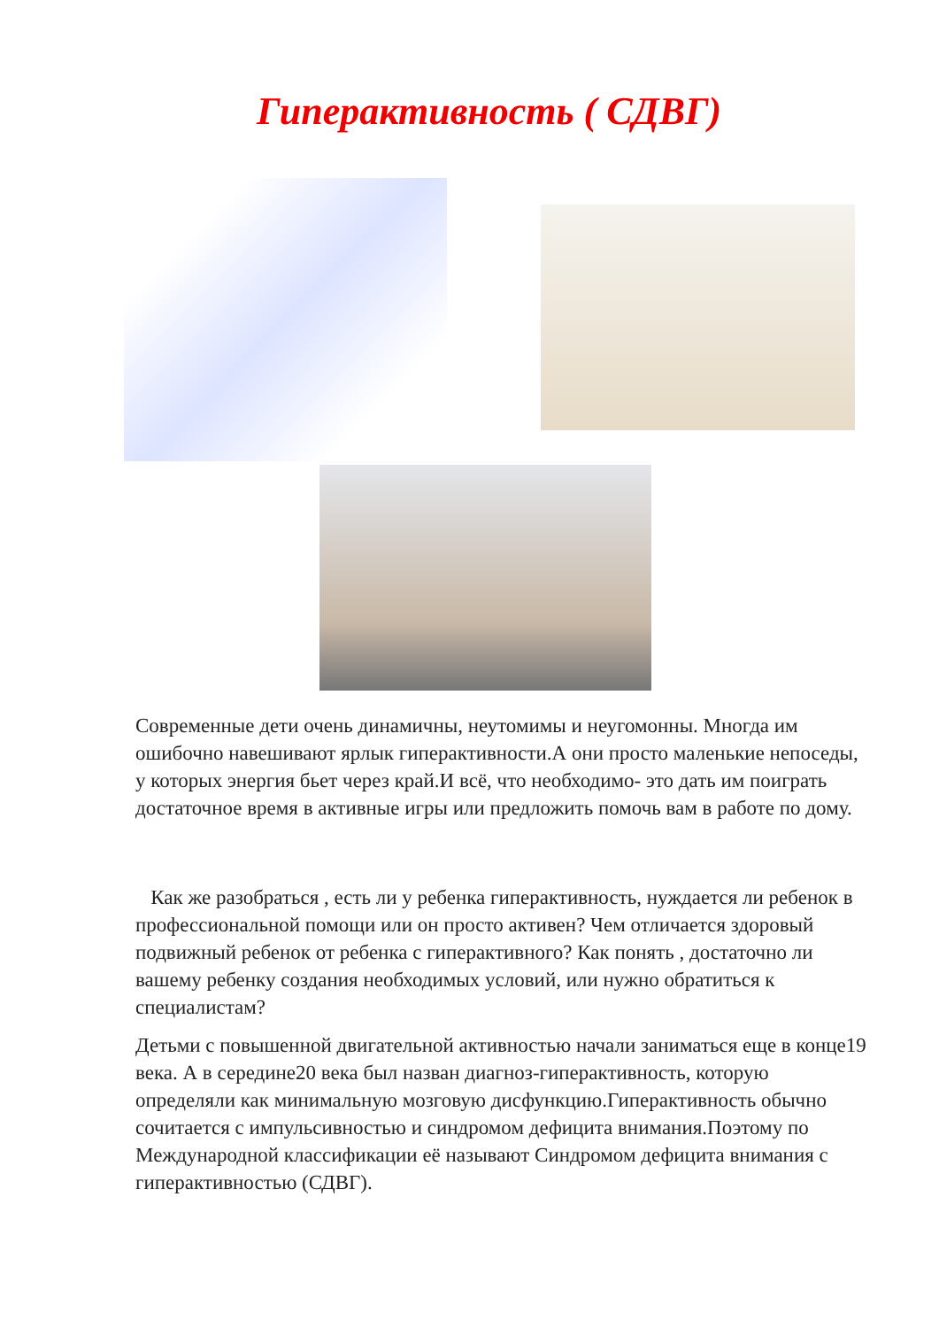Гиперактивность ( СДВГ)
Современные дети очень динамичны, неутомимы и неугомонны. Многда им ошибочно навешивают ярлык гиперактивности.А они просто маленькие непоседы, у которых энергия бьет через край.И всё, что необходимо- это дать им поиграть достаточное время в активные игры или предложить помочь вам в работе по дому.
Как же разобраться , есть ли у ребенка гиперактивность, нуждается ли ребенок в профессиональной помощи или он просто активен? Чем отличается здоровый подвижный ребенок от ребенка с гиперактивного? Как понять , достаточно ли вашему ребенку создания необходимых условий, или нужно обратиться к специалистам?
Детьми с повышенной двигательной активностью начали заниматься еще в конце19 века. А в середине20 века был назван диагноз-гиперактивность, которую определяли как минимальную мозговую дисфункцию.Гиперактивность обычно сочитается с импульсивностью и синдромом дефицита внимания.Поэтому по Международной классификации её называют Синдромом дефицита внимания с гиперактивностью (СДВГ).